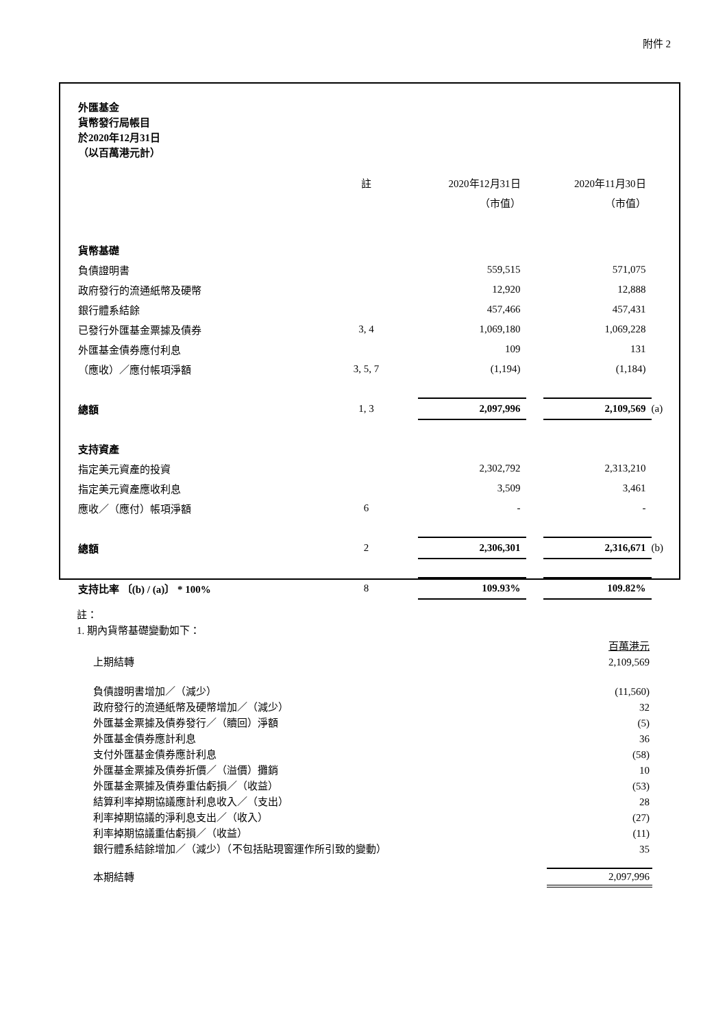附件 2
外匯基金
貨幣發行局帳目
於2020年12月31日
（以百萬港元計）
| | 註 | | 2020年12月31日 | | 2020年11月30日 | |
| | | | （市值） | | （市值） | |
| 貨幣基礎 | | | | | | |
| 負債證明書 | | | 559,515 | | 571,075 | |
| 政府發行的流通紙幣及硬幣 | | | 12,920 | | 12,888 | |
| 銀行體系結餘 | | | 457,466 | | 457,431 | |
| 已發行外匯基金票據及債券 | 3, 4 | | 1,069,180 | | 1,069,228 | |
| 外匯基金債券應付利息 | | | 109 | | 131 | |
| （應收）／應付帳項淨額 | 3, 5, 7 | | (1,194) | | (1,184) | |
| 總額 | 1, 3 | | 2,097,996 | | 2,109,569 | (a) |
| 支持資產 | | | | | | |
| 指定美元資產的投資 | | | 2,302,792 | | 2,313,210 | |
| 指定美元資產應收利息 | | | 3,509 | | 3,461 | |
| 應收／（應付）帳項淨額 | 6 | | - | | - | |
| 總額 | 2 | | 2,306,301 | | 2,316,671 | (b) |
| 支持比率 〔(b) / (a)〕 * 100% | 8 | | 109.93% | | 109.82% | |
註：
1. 期內貨幣基礎變動如下：
| | 百萬港元 |
| 上期結轉 | 2,109,569 |
| 負債證明書增加／（減少） | (11,560) |
| 政府發行的流通紙幣及硬幣增加／（減少） | 32 |
| 外匯基金票據及債券發行／（贖回）淨額 | (5) |
| 外匯基金債券應計利息 | 36 |
| 支付外匯基金債券應計利息 | (58) |
| 外匯基金票據及債券折價／（溢價）攤銷 | 10 |
| 外匯基金票據及債券重估虧損／（收益） | (53) |
| 結算利率掉期協議應計利息收入／（支出） | 28 |
| 利率掉期協議的淨利息支出／（收入） | (27) |
| 利率掉期協議重估虧損／（收益） | (11) |
| 銀行體系結餘增加／（減少）（不包括貼現窗運作所引致的變動） | 35 |
| 本期結轉 | 2,097,996 |